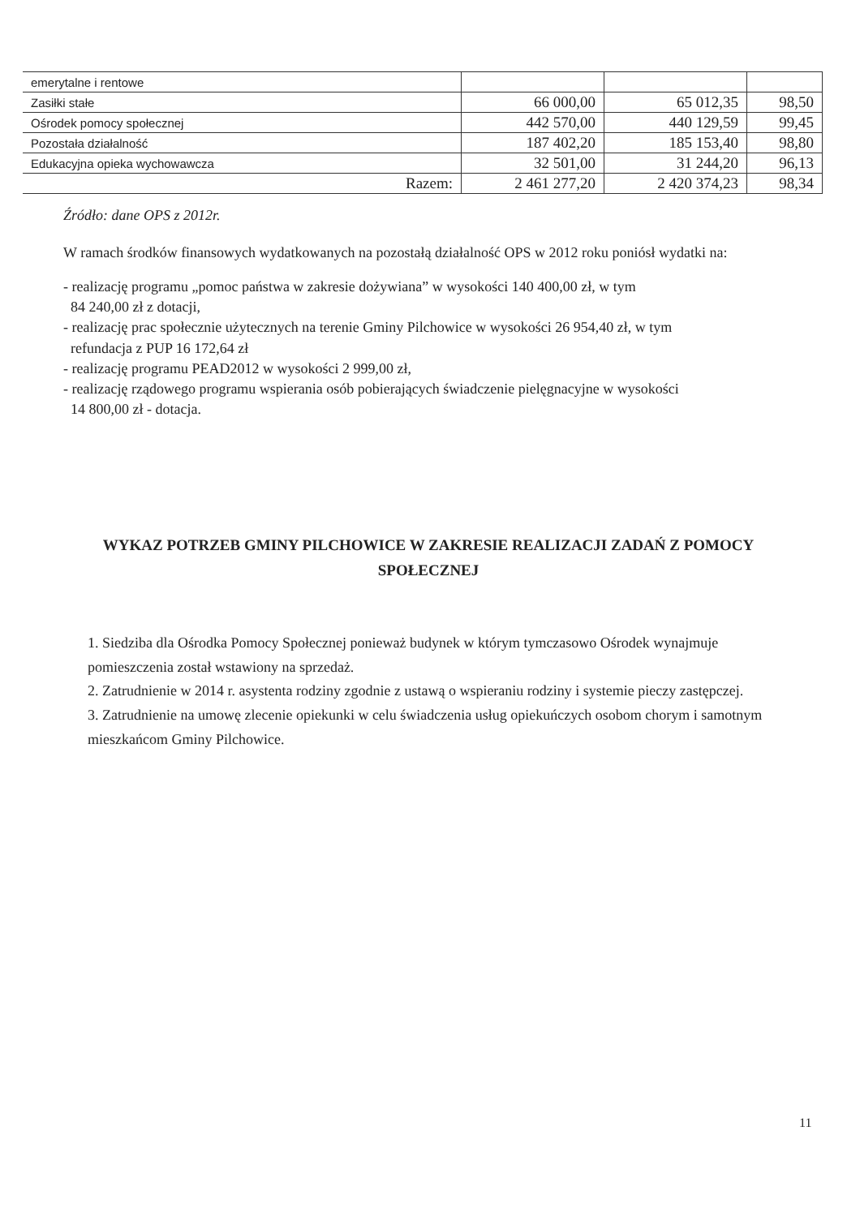| emerytalne i rentowe | | | |
| Zasiłki stałe | 66 000,00 | 65 012,35 | 98,50 |
| Ośrodek pomocy społecznej | 442 570,00 | 440 129,59 | 99,45 |
| Pozostała działalność | 187 402,20 | 185 153,40 | 98,80 |
| Edukacyjna opieka wychowawcza | 32 501,00 | 31 244,20 | 96,13 |
| Razem: | 2 461 277,20 | 2 420 374,23 | 98,34 |
Źródło: dane OPS z 2012r.
W ramach środków finansowych wydatkowanych na pozostałą działalność OPS w 2012 roku poniósł wydatki na:
- realizację programu „pomoc państwa w zakresie dożywiana” w wysokości 140 400,00 zł, w tym
84 240,00 zł z dotacji,
- realizację prac społecznie użytecznych na terenie Gminy Pilchowice w wysokości 26 954,40 zł, w tym
refundacja z PUP 16 172,64 zł
- realizację programu PEAD2012 w wysokości 2 999,00 zł,
- realizację rządowego programu wspierania osób pobierających świadczenie pielęgnacyjne w wysokości
14 800,00 zł - dotacja.
WYKAZ POTRZEB GMINY PILCHOWICE W ZAKRESIE REALIZACJI ZADAŃ Z POMOCY SPOŁECZNEJ
1. Siedziba dla Ośrodka Pomocy Społecznej ponieważ budynek w którym tymczasowo Ośrodek wynajmuje pomieszczenia został wstawiony na sprzedaż.
2. Zatrudnienie w 2014 r. asystenta rodziny zgodnie z ustawą o wspieraniu rodziny i systemie pieczy zastępczej.
3. Zatrudnienie na umowę zlecenie opiekunki w celu świadczenia usług opiekuńczych osobom chorym i samotnym mieszkańcom Gminy Pilchowice.
11